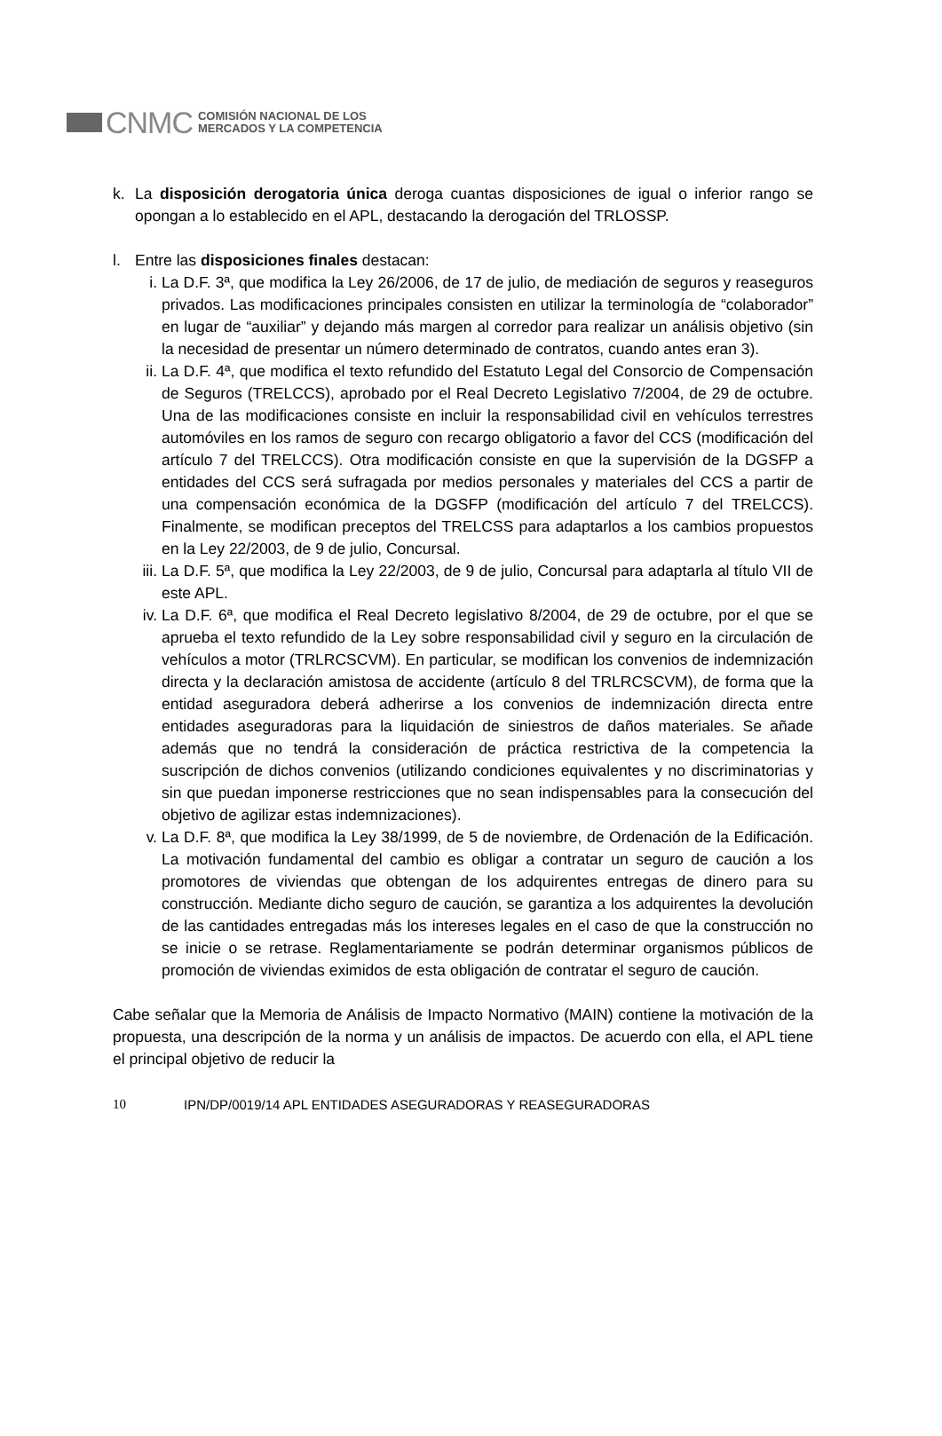CNMC
COMISIÓN NACIONAL DE LOS
MERCADOS Y LA COMPETENCIA
k. La disposición derogatoria única deroga cuantas disposiciones de igual o inferior rango se opongan a lo establecido en el APL, destacando la derogación del TRLOSSP.
l. Entre las disposiciones finales destacan:
i. La D.F. 3ª, que modifica la Ley 26/2006, de 17 de julio, de mediación de seguros y reaseguros privados. Las modificaciones principales consisten en utilizar la terminología de “colaborador” en lugar de “auxiliar” y dejando más margen al corredor para realizar un análisis objetivo (sin la necesidad de presentar un número determinado de contratos, cuando antes eran 3).
ii.
La D.F. 4ª, que modifica el texto refundido del Estatuto Legal del Consorcio de Compensación de Seguros (TRELCCS), aprobado por el Real Decreto Legislativo 7/2004, de 29 de octubre. Una de las modificaciones consiste en incluir la responsabilidad civil en vehículos terrestres automóviles en los ramos de seguro con recargo obligatorio a favor del CCS (modificación del artículo 7 del TRELCCS). Otra modificación consiste en que la supervisión de la DGSFP a entidades del CCS será sufragada por medios personales y materiales del CCS a partir de una compensación económica de la DGSFP (modificación del artículo 7 del TRELCCS). Finalmente, se modifican preceptos del TRELCSS para adaptarlos a los cambios propuestos en la Ley 22/2003, de 9 de julio, Concursal.
iii.
La D.F. 5ª, que modifica la Ley 22/2003, de 9 de julio, Concursal para adaptarla al título VII de este APL.
iv.
La D.F. 6ª, que modifica el Real Decreto legislativo 8/2004, de 29 de octubre, por el que se aprueba el texto refundido de la Ley sobre responsabilidad civil y seguro en la circulación de vehículos a motor (TRLRCSCVM). En particular, se modifican los convenios de indemnización directa y la declaración amistosa de accidente (artículo 8 del TRLRCSCVM), de forma que la entidad aseguradora deberá adherirse a los convenios de indemnización directa entre entidades aseguradoras para la liquidación de siniestros de daños materiales. Se añade además que no tendrá la consideración de práctica restrictiva de la competencia la suscripción de dichos convenios (utilizando condiciones equivalentes y no discriminatorias y sin que puedan imponerse restricciones que no sean indispensables para la consecución del objetivo de agilizar estas indemnizaciones).
v. La D.F. 8ª, que modifica la Ley 38/1999, de 5 de noviembre, de Ordenación de la Edificación. La motivación fundamental del cambio es obligar a contratar un seguro de caución a los promotores de viviendas que obtengan de los adquirentes entregas de dinero para su construcción. Mediante dicho seguro de caución, se garantiza a los adquirentes la devolución de las cantidades entregadas más los intereses legales en el caso de que la construcción no se inicie o se retrase. Reglamentariamente se podrán determinar organismos públicos de promoción de viviendas eximidos de esta obligación de contratar el seguro de caución.
Cabe señalar que la Memoria de Análisis de Impacto Normativo (MAIN) contiene la motivación de la propuesta, una descripción de la norma y un análisis de impactos. De acuerdo con ella, el APL tiene el principal objetivo de reducir la
10 IPN/DP/0019/14 APL ENTIDADES ASEGURADORAS Y REASEGURADORAS